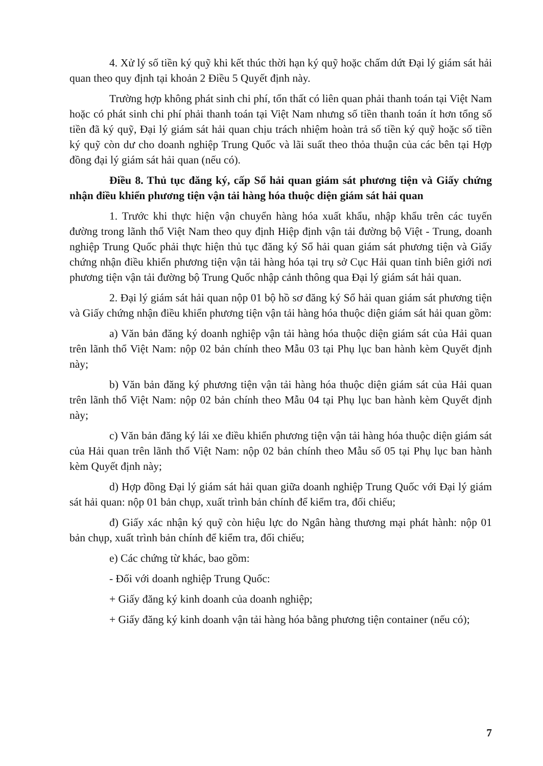4. Xử lý số tiền ký quỹ khi kết thúc thời hạn ký quỹ hoặc chấm dứt Đại lý giám sát hải quan theo quy định tại khoản 2 Điều 5 Quyết định này.
Trường hợp không phát sinh chi phí, tổn thất có liên quan phải thanh toán tại Việt Nam hoặc có phát sinh chi phí phải thanh toán tại Việt Nam nhưng số tiền thanh toán ít hơn tổng số tiền đã ký quỹ, Đại lý giám sát hải quan chịu trách nhiệm hoàn trả số tiền ký quỹ hoặc số tiền ký quỹ còn dư cho doanh nghiệp Trung Quốc và lãi suất theo thỏa thuận của các bên tại Hợp đồng đại lý giám sát hải quan (nếu có).
Điều 8. Thủ tục đăng ký, cấp Sổ hải quan giám sát phương tiện và Giấy chứng nhận điều khiển phương tiện vận tải hàng hóa thuộc diện giám sát hải quan
1. Trước khi thực hiện vận chuyển hàng hóa xuất khẩu, nhập khẩu trên các tuyến đường trong lãnh thổ Việt Nam theo quy định Hiệp định vận tải đường bộ Việt - Trung, doanh nghiệp Trung Quốc phải thực hiện thủ tục đăng ký Sổ hải quan giám sát phương tiện và Giấy chứng nhận điều khiển phương tiện vận tải hàng hóa tại trụ sở Cục Hải quan tỉnh biên giới nơi phương tiện vận tải đường bộ Trung Quốc nhập cảnh thông qua Đại lý giám sát hải quan.
2. Đại lý giám sát hải quan nộp 01 bộ hồ sơ đăng ký Sổ hải quan giám sát phương tiện và Giấy chứng nhận điều khiển phương tiện vận tải hàng hóa thuộc diện giám sát hải quan gồm:
a) Văn bản đăng ký doanh nghiệp vận tải hàng hóa thuộc diện giám sát của Hải quan trên lãnh thổ Việt Nam: nộp 02 bản chính theo Mẫu 03 tại Phụ lục ban hành kèm Quyết định này;
b) Văn bản đăng ký phương tiện vận tải hàng hóa thuộc diện giám sát của Hải quan trên lãnh thổ Việt Nam: nộp 02 bản chính theo Mẫu 04 tại Phụ lục ban hành kèm Quyết định này;
c) Văn bản đăng ký lái xe điều khiển phương tiện vận tải hàng hóa thuộc diện giám sát của Hải quan trên lãnh thổ Việt Nam: nộp 02 bản chính theo Mẫu số 05 tại Phụ lục ban hành kèm Quyết định này;
d) Hợp đồng Đại lý giám sát hải quan giữa doanh nghiệp Trung Quốc với Đại lý giám sát hải quan: nộp 01 bản chụp, xuất trình bản chính để kiểm tra, đối chiếu;
đ) Giấy xác nhận ký quỹ còn hiệu lực do Ngân hàng thương mại phát hành: nộp 01 bản chụp, xuất trình bản chính để kiểm tra, đối chiếu;
e) Các chứng từ khác, bao gồm:
- Đối với doanh nghiệp Trung Quốc:
+ Giấy đăng ký kinh doanh của doanh nghiệp;
+ Giấy đăng ký kinh doanh vận tải hàng hóa bằng phương tiện container (nếu có);
7